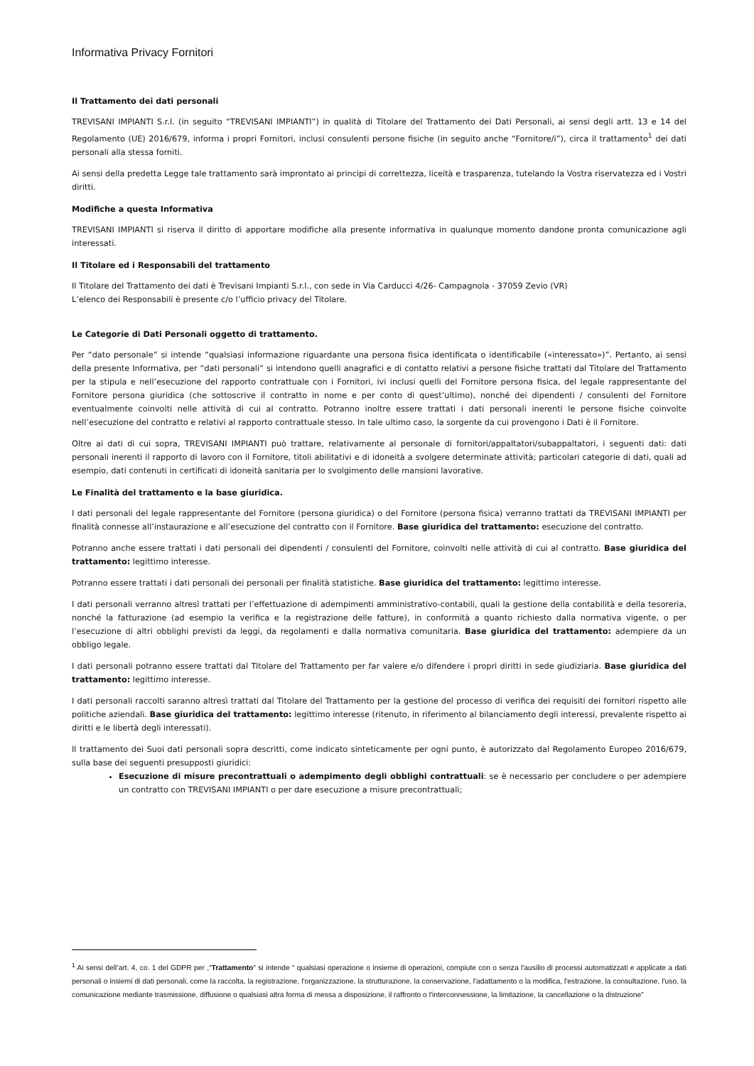Informativa Privacy Fornitori
Il Trattamento dei dati personali
TREVISANI IMPIANTI S.r.l. (in seguito “TREVISANI IMPIANTI”) in qualità di Titolare del Trattamento dei Dati Personali, ai sensi degli artt. 13 e 14 del Regolamento (UE) 2016/679, informa i propri Fornitori, inclusi consulenti persone fisiche (in seguito anche “Fornitore/i”), circa il trattamento<sup>1</sup> dei dati personali alla stessa forniti.
Ai sensi della predetta Legge tale trattamento sarà improntato ai principi di correttezza, liceità e trasparenza, tutelando la Vostra riservatezza ed i Vostri diritti.
Modifiche a questa Informativa
TREVISANI IMPIANTI si riserva il diritto di apportare modifiche alla presente informativa in qualunque momento dandone pronta comunicazione agli interessati.
Il Titolare ed i Responsabili del trattamento
Il Titolare del Trattamento dei dati è Trevisani Impianti S.r.l., con sede in Via Carducci 4/26- Campagnola - 37059 Zevio (VR)
L’elenco dei Responsabili è presente c/o l’ufficio privacy del Titolare.
Le Categorie di Dati Personali oggetto di trattamento.
Per “dato personale” si intende “qualsiasi informazione riguardante una persona fisica identificata o identificabile («interessato»)”. Pertanto, ai sensi della presente Informativa, per “dati personali” si intendono quelli anagrafici e di contatto relativi a persone fisiche trattati dal Titolare del Trattamento per la stipula e nell’esecuzione del rapporto contrattuale con i Fornitori, ivi inclusi quelli del Fornitore persona fisica, del legale rappresentante del Fornitore persona giuridica (che sottoscrive il contratto in nome e per conto di quest’ultimo), nonché dei dipendenti / consulenti del Fornitore eventualmente coinvolti nelle attività di cui al contratto. Potranno inoltre essere trattati i dati personali inerenti le persone fisiche coinvolte nell’esecuzione del contratto e relativi al rapporto contrattuale stesso. In tale ultimo caso, la sorgente da cui provengono i Dati è il Fornitore.
Oltre ai dati di cui sopra, TREVISANI IMPIANTI può trattare, relativamente al personale di fornitori/appaltatori/subappaltatori, i seguenti dati: dati personali inerenti il rapporto di lavoro con il Fornitore, titoli abilitativi e di idoneità a svolgere determinate attività; particolari categorie di dati, quali ad esempio, dati contenuti in certificati di idoneità sanitaria per lo svolgimento delle mansioni lavorative.
Le Finalità del trattamento e la base giuridica.
I dati personali del legale rappresentante del Fornitore (persona giuridica) o del Fornitore (persona fisica) verranno trattati da TREVISANI IMPIANTI per finalità connesse all’instaurazione e all’esecuzione del contratto con il Fornitore. Base giuridica del trattamento: esecuzione del contratto.
Potranno anche essere trattati i dati personali dei dipendenti / consulenti del Fornitore, coinvolti nelle attività di cui al contratto. Base giuridica del trattamento: legittimo interesse.
Potranno essere trattati i dati personali dei personali per finalità statistiche. Base giuridica del trattamento: legittimo interesse.
I dati personali verranno altresì trattati per l’effettuazione di adempimenti amministrativo-contabili, quali la gestione della contabilità e della tesoreria, nonché la fatturazione (ad esempio la verifica e la registrazione delle fatture), in conformità a quanto richiesto dalla normativa vigente, o per l’esecuzione di altri obblighi previsti da leggi, da regolamenti e dalla normativa comunitaria. Base giuridica del trattamento: adempiere da un obbligo legale.
I dati personali potranno essere trattati dal Titolare del Trattamento per far valere e/o difendere i propri diritti in sede giudiziaria. Base giuridica del trattamento: legittimo interesse.
I dati personali raccolti saranno altresì trattati dal Titolare del Trattamento per la gestione del processo di verifica dei requisiti dei fornitori rispetto alle politiche aziendali. Base giuridica del trattamento: legittimo interesse (ritenuto, in riferimento al bilanciamento degli interessi, prevalente rispetto ai diritti e le libertà degli interessati).
Il trattamento dei Suoi dati personali sopra descritti, come indicato sinteticamente per ogni punto, è autorizzato dal Regolamento Europeo 2016/679, sulla base dei seguenti presupposti giuridici:
Esecuzione di misure precontrattuali o adempimento degli obblighi contrattuali: se è necessario per concludere o per adempiere un contratto con TREVISANI IMPIANTI o per dare esecuzione a misure precontrattuali;
<sup>1</sup> Ai sensi dell’art. 4, co. 1 del GDPR per ,“Trattamento” si intende “ qualsiasi operazione o insieme di operazioni, compiute con o senza l'ausilio di processi automatizzati e applicate a dati personali o insiemi di dati personali, come la raccolta, la registrazione, l'organizzazione, la strutturazione, la conservazione, l'adattamento o la modifica, l'estrazione, la consultazione, l'uso, la comunicazione mediante trasmissione, diffusione o qualsiasi altra forma di messa a disposizione, il raffronto o l'interconnessione, la limitazione, la cancellazione o la distruzione”